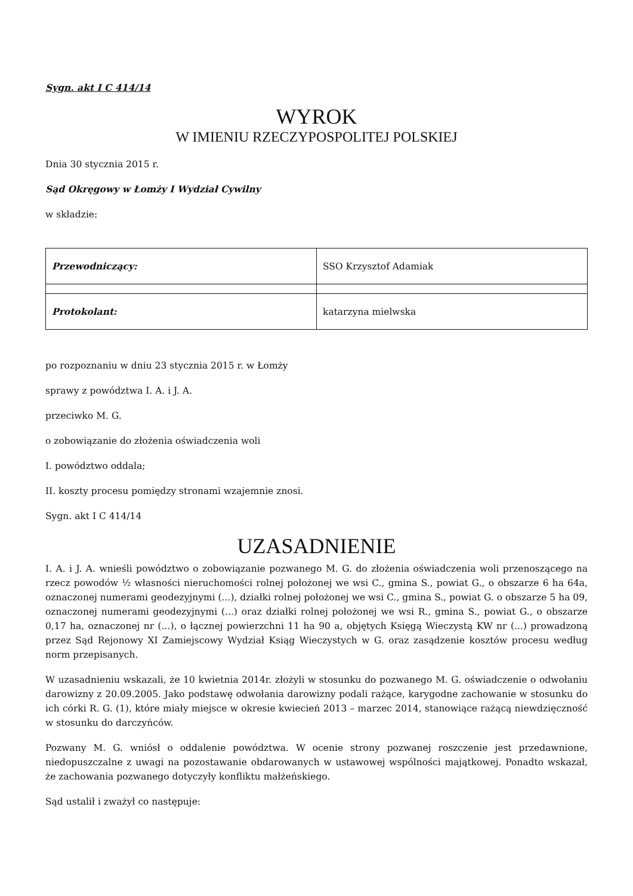Sygn. akt I C 414/14
WYROK
W IMIENIU RZECZYPOSPOLITEJ POLSKIEJ
Dnia 30 stycznia 2015 r.
Sąd Okręgowy w Łomży I Wydział Cywilny
w składzie:
| Przewodniczący: | SSO Krzysztof Adamiak |
| Protokolant: | katarzyna mielwska |
po rozpoznaniu w dniu 23 stycznia 2015 r. w Łomży
sprawy z powództwa I. A. i J. A.
przeciwko M. G.
o zobowiązanie do złożenia oświadczenia woli
I. powództwo oddala;
II. koszty procesu pomiędzy stronami wzajemnie znosi.
Sygn. akt I C 414/14
UZASADNIENIE
I. A. i J. A. wnieśli powództwo o zobowiązanie pozwanego M. G. do złożenia oświadczenia woli przenoszącego na rzecz powodów ½ własności nieruchomości rolnej położonej we wsi C., gmina S., powiat G., o obszarze 6 ha 64a, oznaczonej numerami geodezyjnymi (...), działki rolnej położonej we wsi C., gmina S., powiat G. o obszarze 5 ha 09, oznaczonej numerami geodezyjnymi (...) oraz działki rolnej położonej we wsi R., gmina S., powiat G., o obszarze 0,17 ha, oznaczonej nr (...), o łącznej powierzchni 11 ha 90 a, objętych Księgą Wieczystą KW nr (...) prowadzoną przez Sąd Rejonowy XI Zamiejscowy Wydział Ksiąg Wieczystych w G. oraz zasądzenie kosztów procesu według norm przepisanych.
W uzasadnieniu wskazali, że 10 kwietnia 2014r. złożyli w stosunku do pozwanego M. G. oświadczenie o odwołaniu darowizny z 20.09.2005. Jako podstawę odwołania darowizny podali rażące, karygodne zachowanie w stosunku do ich córki R. G. (1), które miały miejsce w okresie kwiecień 2013 – marzec 2014, stanowiące rażącą niewdzięczność w stosunku do darczyńców.
Pozwany M. G. wniósł o oddalenie powództwa. W ocenie strony pozwanej roszczenie jest przedawnione, niedopuszczalne z uwagi na pozostawanie obdarowanych w ustawowej wspólności majątkowej. Ponadto wskazał, że zachowania pozwanego dotyczyły konfliktu małżeńskiego.
Sąd ustalił i zważył co następuje: